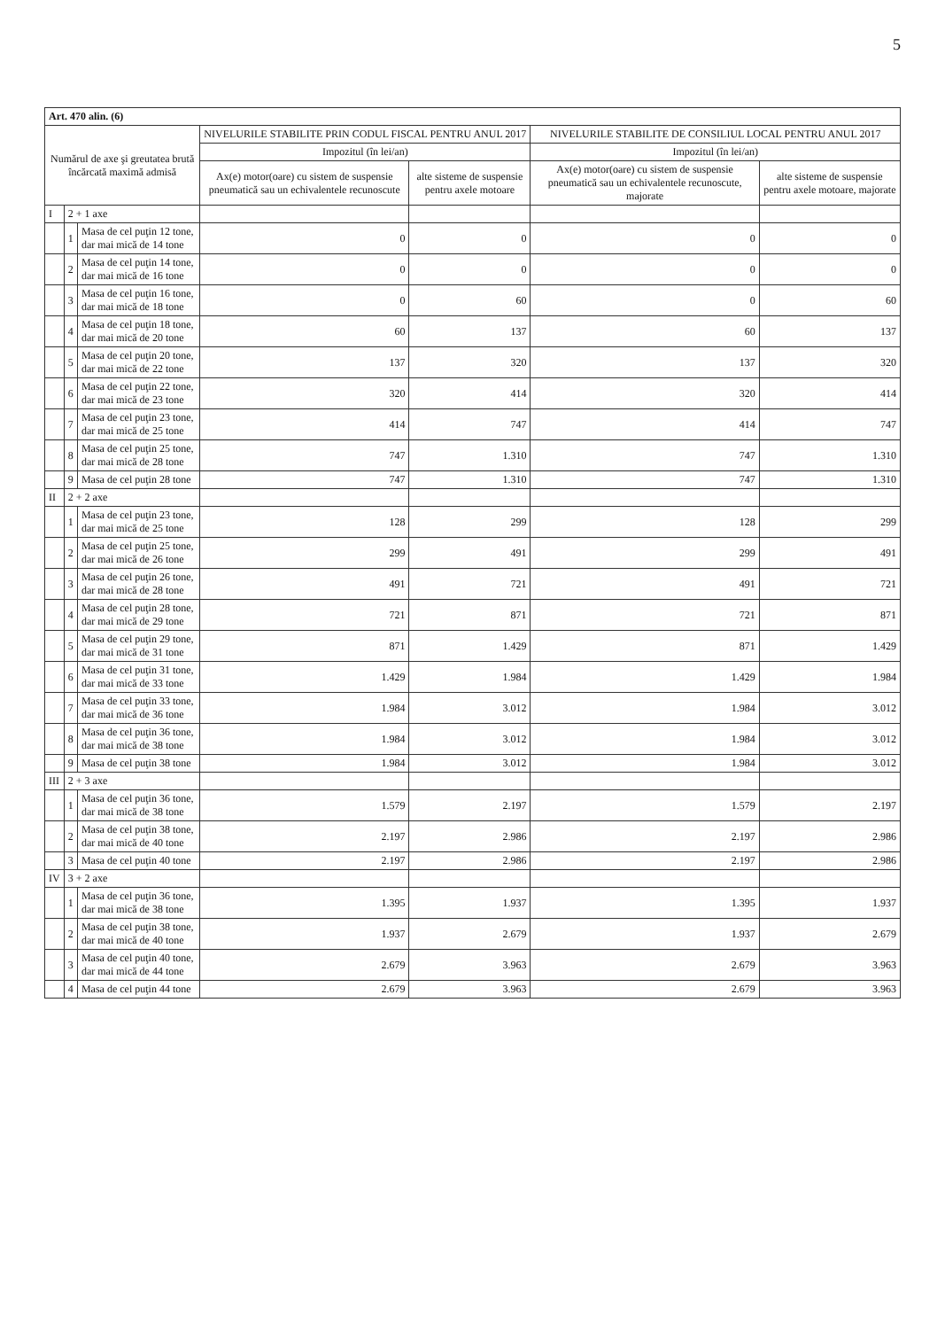5
| Art. 470 alin. (6) | | | | | | |
| --- | --- | --- | --- | --- | --- | --- |
| Numărul de axe şi greutatea brută încărcată maximă admisă | | | NIVELURILE STABILITE PRIN CODUL FISCAL PENTRU ANUL 2017 | | NIVELURILE STABILITE DE CONSILIUL LOCAL PENTRU ANUL 2017 | |
| | | | Impozitul (în lei/an) | | Impozitul (în lei/an) | |
| | | | Ax(e) motor(oare) cu sistem de suspensie pneumatică sau un echivalentele recunoscute | alte sisteme de suspensie pentru axele motoare | Ax(e) motor(oare) cu sistem de suspensie pneumatică sau un echivalentele recunoscute, majorate | alte sisteme de suspensie pentru axele motoare, majorate |
| I | 2 + 1 axe | | | | | |
| | 1 | Masa de cel puţin 12 tone, dar mai mică de 14 tone | 0 | 0 | 0 | 0 |
| | 2 | Masa de cel puţin 14 tone, dar mai mică de 16 tone | 0 | 0 | 0 | 0 |
| | 3 | Masa de cel puţin 16 tone, dar mai mică de 18 tone | 0 | 60 | 0 | 60 |
| | 4 | Masa de cel puţin 18 tone, dar mai mică de 20 tone | 60 | 137 | 60 | 137 |
| | 5 | Masa de cel puţin 20 tone, dar mai mică de 22 tone | 137 | 320 | 137 | 320 |
| | 6 | Masa de cel puţin 22 tone, dar mai mică de 23 tone | 320 | 414 | 320 | 414 |
| | 7 | Masa de cel puţin 23 tone, dar mai mică de 25 tone | 414 | 747 | 414 | 747 |
| | 8 | Masa de cel puţin 25 tone, dar mai mică de 28 tone | 747 | 1.310 | 747 | 1.310 |
| | 9 | Masa de cel puţin 28 tone | 747 | 1.310 | 747 | 1.310 |
| II | 2 + 2 axe | | | | | |
| | 1 | Masa de cel puţin 23 tone, dar mai mică de 25 tone | 128 | 299 | 128 | 299 |
| | 2 | Masa de cel puţin 25 tone, dar mai mică de 26 tone | 299 | 491 | 299 | 491 |
| | 3 | Masa de cel puţin 26 tone, dar mai mică de 28 tone | 491 | 721 | 491 | 721 |
| | 4 | Masa de cel puţin 28 tone, dar mai mică de 29 tone | 721 | 871 | 721 | 871 |
| | 5 | Masa de cel puţin 29 tone, dar mai mică de 31 tone | 871 | 1.429 | 871 | 1.429 |
| | 6 | Masa de cel puţin 31 tone, dar mai mică de 33 tone | 1.429 | 1.984 | 1.429 | 1.984 |
| | 7 | Masa de cel puţin 33 tone, dar mai mică de 36 tone | 1.984 | 3.012 | 1.984 | 3.012 |
| | 8 | Masa de cel puţin 36 tone, dar mai mică de 38 tone | 1.984 | 3.012 | 1.984 | 3.012 |
| | 9 | Masa de cel puţin 38 tone | 1.984 | 3.012 | 1.984 | 3.012 |
| III | 2 + 3 axe | | | | | |
| | 1 | Masa de cel puţin 36 tone, dar mai mică de 38 tone | 1.579 | 2.197 | 1.579 | 2.197 |
| | 2 | Masa de cel puţin 38 tone, dar mai mică de 40 tone | 2.197 | 2.986 | 2.197 | 2.986 |
| | 3 | Masa de cel puţin 40 tone | 2.197 | 2.986 | 2.197 | 2.986 |
| IV | 3 + 2 axe | | | | | |
| | 1 | Masa de cel puţin 36 tone, dar mai mică de 38 tone | 1.395 | 1.937 | 1.395 | 1.937 |
| | 2 | Masa de cel puţin 38 tone, dar mai mică de 40 tone | 1.937 | 2.679 | 1.937 | 2.679 |
| | 3 | Masa de cel puţin 40 tone, dar mai mică de 44 tone | 2.679 | 3.963 | 2.679 | 3.963 |
| | 4 | Masa de cel puţin 44 tone | 2.679 | 3.963 | 2.679 | 3.963 |